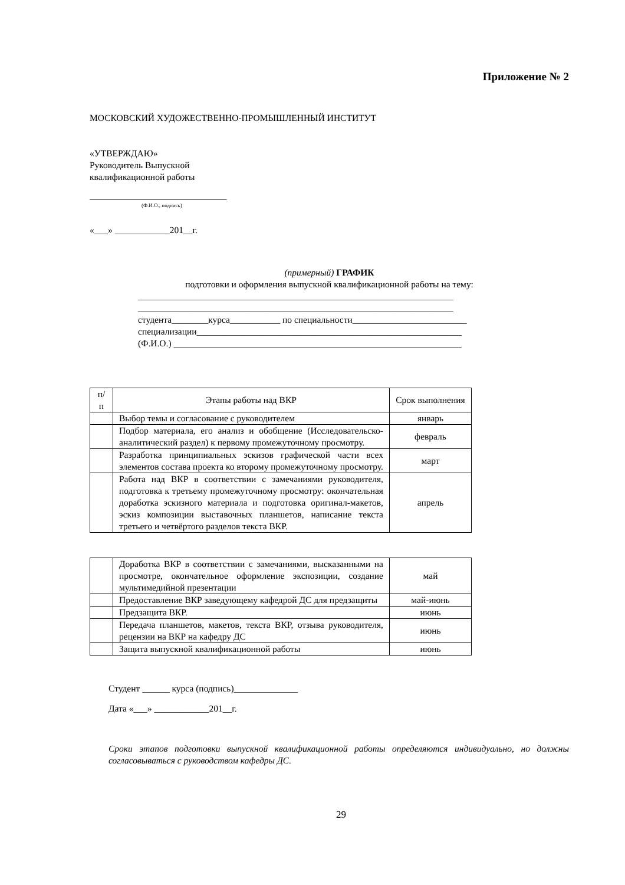Приложение № 2
МОСКОВСКИЙ ХУДОЖЕСТВЕННО-ПРОМЫШЛЕННЫЙ ИНСТИТУТ
«УТВЕРЖДАЮ»
Руководитель Выпускной
квалификационной работы
______________________________
(Ф.И.О., подпись)
«___» ____________201__г.
(примерный) ГРАФИК
подготовки и оформления выпускной квалификационной работы на тему:
_____________________________________________________________________
_____________________________________________________________________
студента________курса___________ по специальности_________________________
специализации__________________________________________________________
(Ф.И.О.) _______________________________________________________________
| п/п | Этапы работы над ВКР | Срок выполнения |
| | Выбор темы и согласование с руководителем | январь |
| | Подбор материала, его анализ и обобщение (Исследовательско-аналитический раздел) к первому промежуточному просмотру. | февраль |
| | Разработка принципиальных эскизов графической части всех элементов состава проекта ко второму промежуточному просмотру. | март |
| | Работа над ВКР в соответствии с замечаниями руководителя, подготовка к третьему промежуточному просмотру: окончательная доработка эскизного материала и подготовка оригинал-макетов, эскиз композиции выставочных планшетов, написание текста третьего и четвёртого разделов текста ВКР. | апрель |
| | Доработка ВКР в соответствии с замечаниями, высказанными на просмотре, окончательное оформление экспозиции, создание мультимедийной презентации | май |
| | Предоставление ВКР заведующему кафедрой ДС для предзащиты | май-июнь |
| | Предзащита ВКР. | июнь |
| | Передача планшетов, макетов, текста ВКР, отзыва руководителя, рецензии на ВКР на кафедру ДС | июнь |
| | Защита выпускной квалификационной работы | июнь |
Студент ______ курса (подпись)______________
Дата «___» ____________201__г.
Сроки этапов подготовки выпускной квалификационной работы определяются индивидуально, но должны согласовываться с руководством кафедры ДС.
29